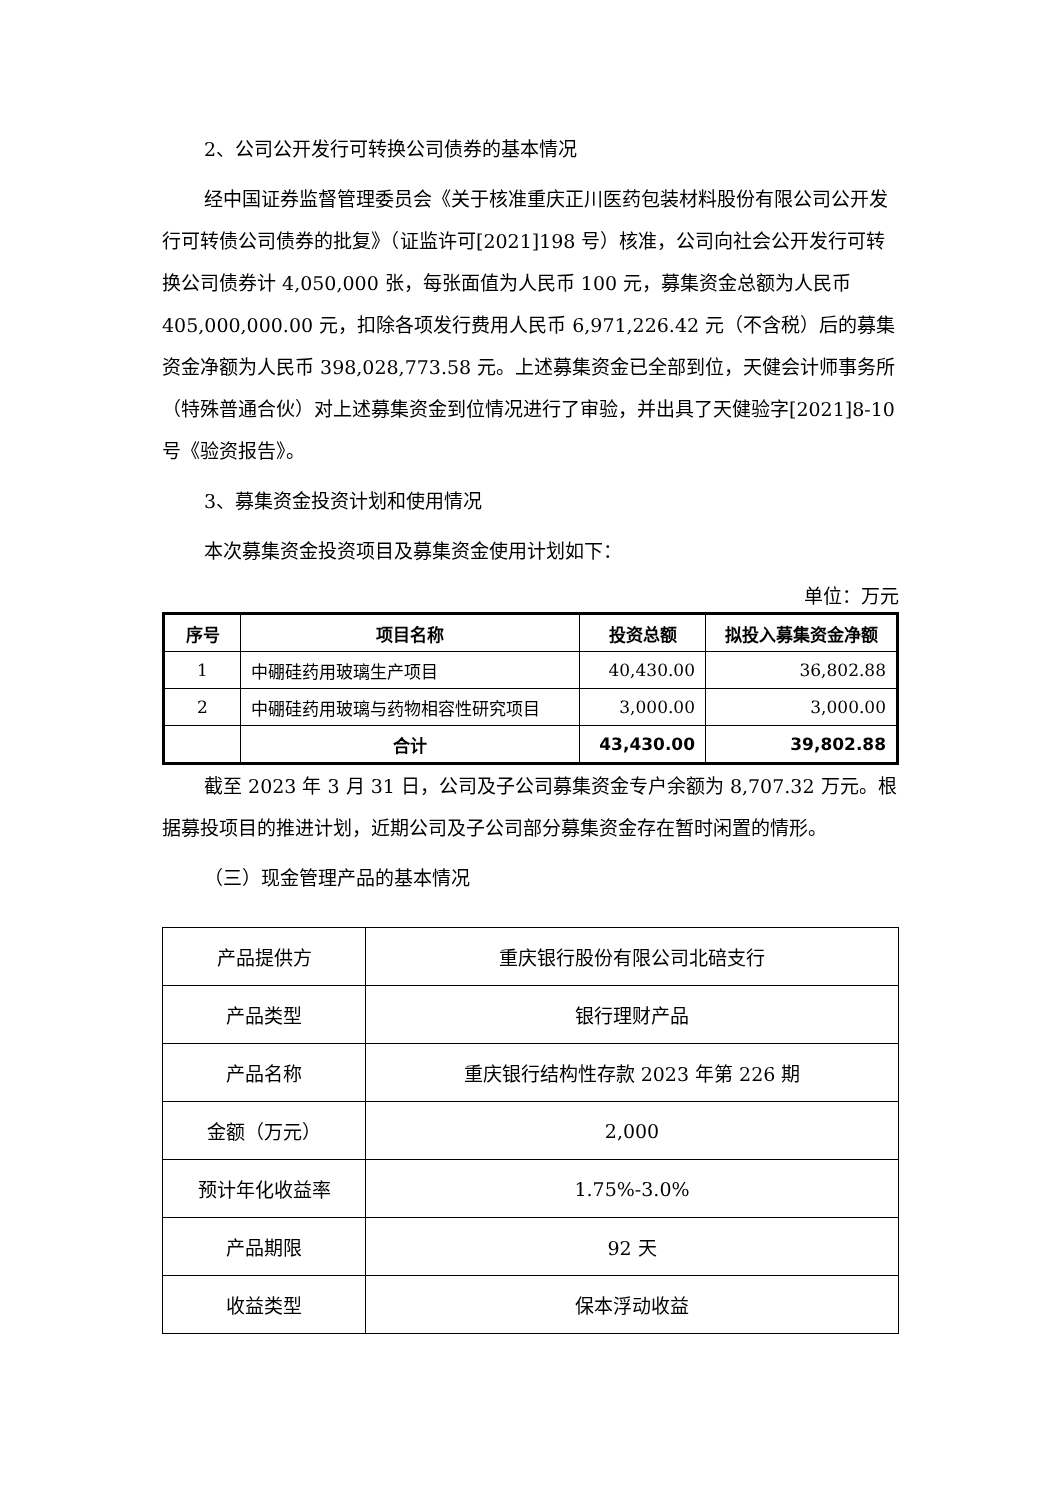2、公司公开发行可转换公司债券的基本情况
经中国证券监督管理委员会《关于核准重庆正川医药包装材料股份有限公司公开发行可转债公司债券的批复》（证监许可[2021]198 号）核准，公司向社会公开发行可转换公司债券计 4,050,000 张，每张面值为人民币 100 元，募集资金总额为人民币 405,000,000.00 元，扣除各项发行费用人民币 6,971,226.42 元（不含税）后的募集资金净额为人民币 398,028,773.58 元。上述募集资金已全部到位，天健会计师事务所（特殊普通合伙）对上述募集资金到位情况进行了审验，并出具了天健验字[2021]8-10 号《验资报告》。
3、募集资金投资计划和使用情况
本次募集资金投资项目及募集资金使用计划如下：
单位：万元
| 序号 | 项目名称 | 投资总额 | 拟投入募集资金净额 |
| --- | --- | --- | --- |
| 1 | 中硼硅药用玻璃生产项目 | 40,430.00 | 36,802.88 |
| 2 | 中硼硅药用玻璃与药物相容性研究项目 | 3,000.00 | 3,000.00 |
| | 合计 | 43,430.00 | 39,802.88 |
截至 2023 年 3 月 31 日，公司及子公司募集资金专户余额为 8,707.32 万元。根据募投项目的推进计划，近期公司及子公司部分募集资金存在暂时闲置的情形。
（三）现金管理产品的基本情况
| 产品提供方 | 重庆银行股份有限公司北碚支行 |
| 产品类型 | 银行理财产品 |
| 产品名称 | 重庆银行结构性存款 2023 年第 226 期 |
| 金额（万元） | 2,000 |
| 预计年化收益率 | 1.75%-3.0% |
| 产品期限 | 92 天 |
| 收益类型 | 保本浮动收益 |